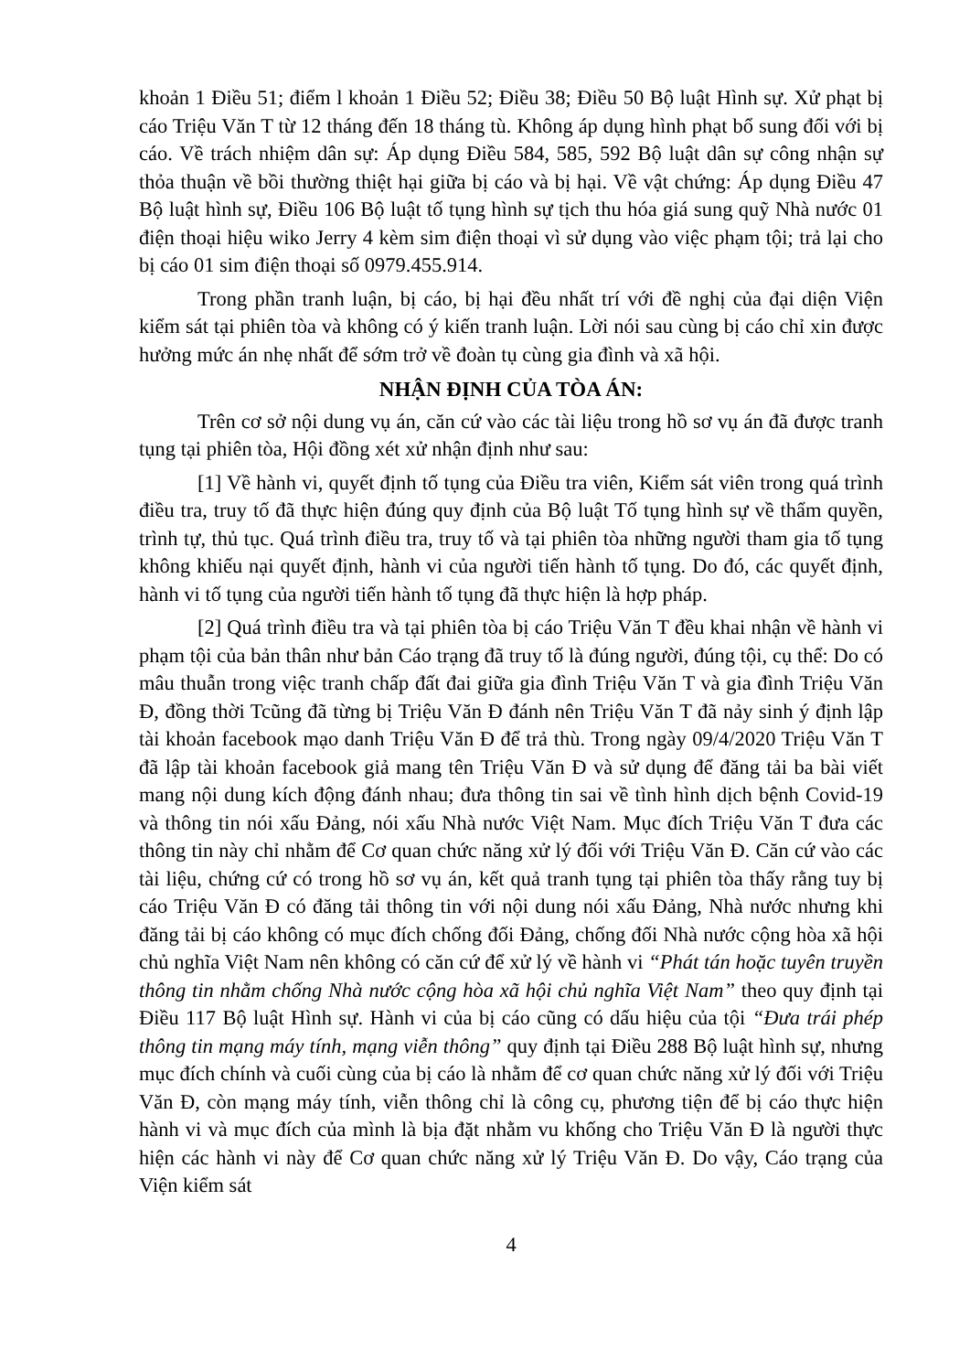khoản 1 Điều 51; điểm l khoản 1 Điều 52; Điều 38; Điều 50 Bộ luật Hình sự. Xử phạt bị cáo Triệu Văn T từ 12 tháng đến 18 tháng tù. Không áp dụng hình phạt bổ sung đối với bị cáo. Về trách nhiệm dân sự: Áp dụng Điều 584, 585, 592 Bộ luật dân sự công nhận sự thỏa thuận về bồi thường thiệt hại giữa bị cáo và bị hại. Về vật chứng: Áp dụng Điều 47 Bộ luật hình sự, Điều 106 Bộ luật tố tụng hình sự tịch thu hóa giá sung quỹ Nhà nước 01 điện thoại hiệu wiko Jerry 4 kèm sim điện thoại vì sử dụng vào việc phạm tội; trả lại cho bị cáo 01 sim điện thoại số 0979.455.914.
Trong phần tranh luận, bị cáo, bị hại đều nhất trí với đề nghị của đại diện Viện kiểm sát tại phiên tòa và không có ý kiến tranh luận. Lời nói sau cùng bị cáo chỉ xin được hưởng mức án nhẹ nhất để sớm trở về đoàn tụ cùng gia đình và xã hội.
NHẬN ĐỊNH CỦA TÒA ÁN:
Trên cơ sở nội dung vụ án, căn cứ vào các tài liệu trong hồ sơ vụ án đã được tranh tụng tại phiên tòa, Hội đồng xét xử nhận định như sau:
[1] Về hành vi, quyết định tố tụng của Điều tra viên, Kiểm sát viên trong quá trình điều tra, truy tố đã thực hiện đúng quy định của Bộ luật Tố tụng hình sự về thẩm quyền, trình tự, thủ tục. Quá trình điều tra, truy tố và tại phiên tòa những người tham gia tố tụng không khiếu nại quyết định, hành vi của người tiến hành tố tụng. Do đó, các quyết định, hành vi tố tụng của người tiến hành tố tụng đã thực hiện là hợp pháp.
[2] Quá trình điều tra và tại phiên tòa bị cáo Triệu Văn T đều khai nhận về hành vi phạm tội của bản thân như bản Cáo trạng đã truy tố là đúng người, đúng tội, cụ thể: Do có mâu thuẫn trong việc tranh chấp đất đai giữa gia đình Triệu Văn T và gia đình Triệu Văn Đ, đồng thời Tcũng đã từng bị Triệu Văn Đ đánh nên Triệu Văn T đã nảy sinh ý định lập tài khoản facebook mạo danh Triệu Văn Đ để trả thù. Trong ngày 09/4/2020 Triệu Văn T đã lập tài khoản facebook giả mang tên Triệu Văn Đ và sử dụng để đăng tải ba bài viết mang nội dung kích động đánh nhau; đưa thông tin sai về tình hình dịch bệnh Covid-19 và thông tin nói xấu Đảng, nói xấu Nhà nước Việt Nam. Mục đích Triệu Văn T đưa các thông tin này chỉ nhằm để Cơ quan chức năng xử lý đối với Triệu Văn Đ. Căn cứ vào các tài liệu, chứng cứ có trong hồ sơ vụ án, kết quả tranh tụng tại phiên tòa thấy rằng tuy bị cáo Triệu Văn Đ có đăng tải thông tin với nội dung nói xấu Đảng, Nhà nước nhưng khi đăng tải bị cáo không có mục đích chống đối Đảng, chống đối Nhà nước cộng hòa xã hội chủ nghĩa Việt Nam nên không có căn cứ để xử lý về hành vi “Phát tán hoặc tuyên truyền thông tin nhằm chống Nhà nước cộng hòa xã hội chủ nghĩa Việt Nam” theo quy định tại Điều 117 Bộ luật Hình sự. Hành vi của bị cáo cũng có dấu hiệu của tội “Đưa trái phép thông tin mạng máy tính, mạng viễn thông” quy định tại Điều 288 Bộ luật hình sự, nhưng mục đích chính và cuối cùng của bị cáo là nhằm để cơ quan chức năng xử lý đối với Triệu Văn Đ, còn mạng máy tính, viễn thông chỉ là công cụ, phương tiện để bị cáo thực hiện hành vi và mục đích của mình là bịa đặt nhằm vu khống cho Triệu Văn Đ là người thực hiện các hành vi này để Cơ quan chức năng xử lý Triệu Văn Đ. Do vậy, Cáo trạng của Viện kiểm sát
4